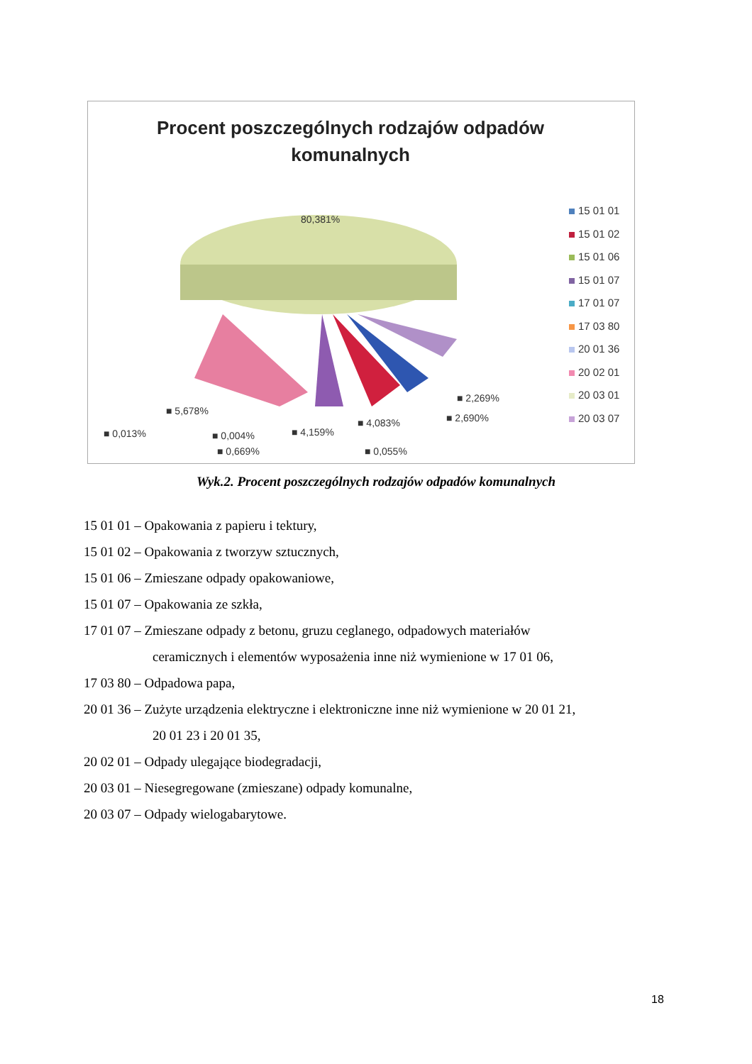Procent poszczególnych rodzajów odpadów
komunalnych
80,381%
■ 5,678%
■ 0,013% ■ 0,004%
■ 0,669%
■ 4,159%
■ 4,083%
■ 0,055%
■ 2,690%
■ 2,269%
15 01 01
15 01 02
15 01 06
15 01 07
17 01 07
17 03 80
20 01 36
20 02 01
20 03 01
20 03 07
Wyk.2. Procent poszczególnych rodzajów odpadów komunalnych
15 01 01 – Opakowania z papieru i tektury,
15 01 02 – Opakowania z tworzyw sztucznych,
15 01 06 – Zmieszane odpady opakowaniowe,
15 01 07 – Opakowania ze szkła,
17 01 07 – Zmieszane odpady z betonu, gruzu ceglanego, odpadowych materiałów
ceramicznych i elementów wyposażenia inne niż wymienione w 17 01 06,
17 03 80 – Odpadowa papa,
20 01 36 – Zużyte urządzenia elektryczne i elektroniczne inne niż wymienione w 20 01 21,
20 01 23 i 20 01 35,
20 02 01 – Odpady ulegające biodegradacji,
20 03 01 – Niesegregowane (zmieszane) odpady komunalne,
20 03 07 – Odpady wielogabarytowe.
18